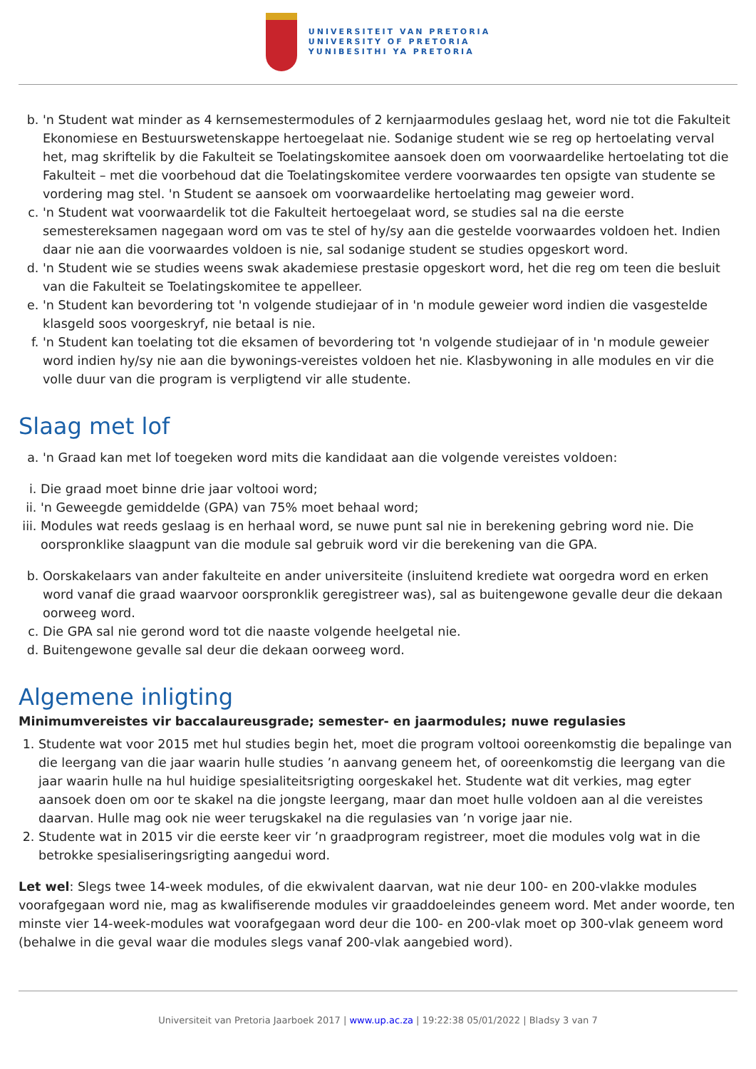UNIVERSITEIT VAN PRETORIA
UNIVERSITY OF PRETORIA
YUNIBESITHI YA PRETORIA
b. 'n Student wat minder as 4 kernsemestermodules of 2 kernjaarmodules geslaag het, word nie tot die Fakulteit Ekonomiese en Bestuurswetenskappe hertoegelaat nie. Sodanige student wie se reg op hertoelating verval het, mag skriftelik by die Fakulteit se Toelatingskomitee aansoek doen om voorwaardelike hertoelating tot die Fakulteit – met die voorbehoud dat die Toelatingskomitee verdere voorwaardes ten opsigte van studente se vordering mag stel. 'n Student se aansoek om voorwaardelike hertoelating mag geweier word.
c. 'n Student wat voorwaardelik tot die Fakulteit hertoegelaat word, se studies sal na die eerste semestereksamen nagegaan word om vas te stel of hy/sy aan die gestelde voorwaardes voldoen het. Indien daar nie aan die voorwaardes voldoen is nie, sal sodanige student se studies opgeskort word.
d. 'n Student wie se studies weens swak akademiese prestasie opgeskort word, het die reg om teen die besluit van die Fakulteit se Toelatingskomitee te appelleer.
e. 'n Student kan bevordering tot 'n volgende studiejaar of in 'n module geweier word indien die vasgestelde klasgeld soos voorgeskryf, nie betaal is nie.
f. 'n Student kan toelating tot die eksamen of bevordering tot 'n volgende studiejaar of in 'n module geweier word indien hy/sy nie aan die bywonings-vereistes voldoen het nie. Klasbywoning in alle modules en vir die volle duur van die program is verpligtend vir alle studente.
Slaag met lof
a. 'n Graad kan met lof toegeken word mits die kandidaat aan die volgende vereistes voldoen:
i. Die graad moet binne drie jaar voltooi word;
ii. 'n Geweegde gemiddelde (GPA) van 75% moet behaal word;
iii. Modules wat reeds geslaag is en herhaal word, se nuwe punt sal nie in berekening gebring word nie. Die oorspronklike slaagpunt van die module sal gebruik word vir die berekening van die GPA.
b. Oorskakelaars van ander fakulteite en ander universiteite (insluitend krediete wat oorgedra word en erken word vanaf die graad waarvoor oorspronklik geregistreer was), sal as buitengewone gevalle deur die dekaan oorweeg word.
c. Die GPA sal nie gerond word tot die naaste volgende heelgetal nie.
d. Buitengewone gevalle sal deur die dekaan oorweeg word.
Algemene inligting
Minimumvereistes vir baccalaureusgrade; semester- en jaarmodules; nuwe regulasies
1. Studente wat voor 2015 met hul studies begin het, moet die program voltooi ooreenkomstig die bepalinge van die leergang van die jaar waarin hulle studies ’n aanvang geneem het, of ooreenkomstig die leergang van die jaar waarin hulle na hul huidige spesialiteitsrigting oorgeskakel het. Studente wat dit verkies, mag egter aansoek doen om oor te skakel na die jongste leergang, maar dan moet hulle voldoen aan al die vereistes daarvan. Hulle mag ook nie weer terugskakel na die regulasies van ’n vorige jaar nie.
2. Studente wat in 2015 vir die eerste keer vir ’n graadprogram registreer, moet die modules volg wat in die betrokke spesialiseringsrigting aangedui word.
Let wel: Slegs twee 14-week modules, of die ekwivalent daarvan, wat nie deur 100- en 200-vlakke modules voorafgegaan word nie, mag as kwalifiserende modules vir graaddoeleindes geneem word. Met ander woorde, ten minste vier 14-week-modules wat voorafgegaan word deur die 100- en 200-vlak moet op 300-vlak geneem word (behalwe in die geval waar die modules slegs vanaf 200-vlak aangebied word).
Universiteit van Pretoria Jaarboek 2017 | www.up.ac.za | 19:22:38 05/01/2022 | Bladsy 3 van 7